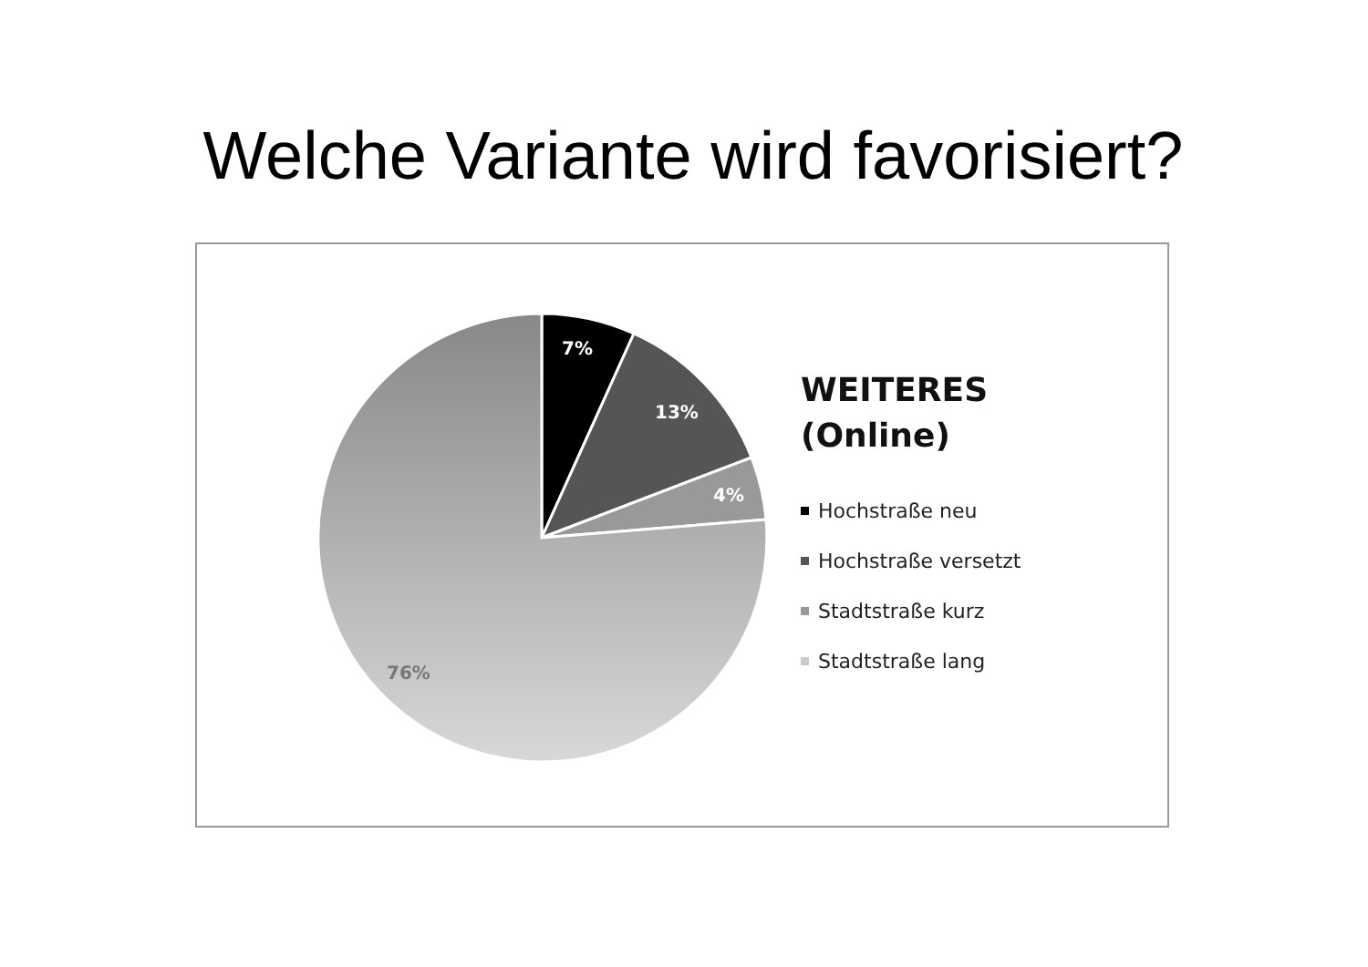Welche Variante wird favorisiert?
7%
13%
4%
76%
WEITERES
(Online)
Hochstraße neu
Hochstraße versetzt
Stadtstraße kurz
Stadtstraße lang